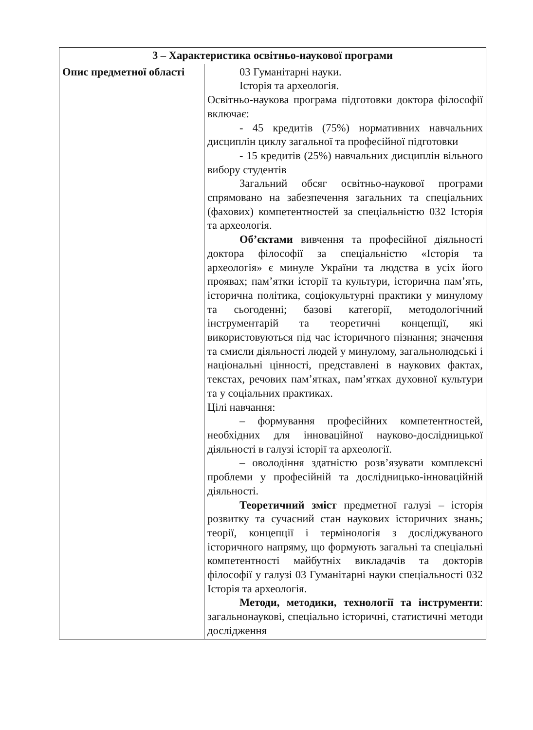| 3 – Характеристика освітньо-наукової програми | |
| --- | --- |
| Опис предметної області | 03 Гуманітарні науки. Історія та археологія. Освітньо-наукова програма підготовки доктора філософії включає: - 45 кредитів (75%) нормативних навчальних дисциплін циклу загальної та професійної підготовки - 15 кредитів (25%) навчальних дисциплін вільного вибору студентів Загальний обсяг освітньо-наукової програми спрямовано на забезпечення загальних та спеціальних (фахових) компетентностей за спеціальністю 032 Історія та археологія. Об’єктами вивчення та професійної діяльності доктора філософії за спеціальністю «Історія та археологія» є минуле України та людства в усіх його проявах; пам’ятки історії та культури, історична пам’ять, історична політика, соціокультурні практики у минулому та сьогоденні; базові категорії, методологічний інструментарій та теоретичні концепції, які використовуються під час історичного пізнання; значення та смисли діяльності людей у минулому, загальнолюдські і національні цінності, представлені в наукових фактах, текстах, речових пам’ятках, пам’ятках духовної культури та у соціальних практиках. Цілі навчання: – формування професійних компетентностей, необхідних для інноваційної науково-дослідницької діяльності в галузі історії та археології. – оволодіння здатністю розв’язувати комплексні проблеми у професійній та дослідницько-інноваційній діяльності. Теоретичний зміст предметної галузі – історія розвитку та сучасний стан наукових історичних знань; теорії, концепції і термінологія з досліджуваного історичного напряму, що формують загальні та спеціальні компетентності майбутніх викладачів та докторів філософії у галузі 03 Гуманітарні науки спеціальності 032 Історія та археологія. Методи, методики, технології та інструменти : загальнонаукові, спеціально історичні, статистичні методи дослідження |